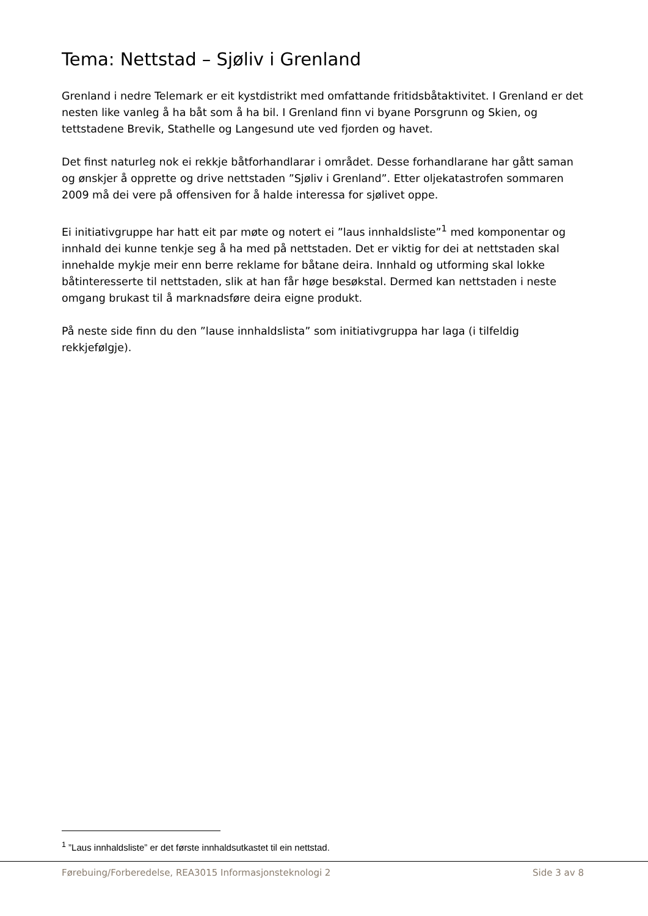Tema: Nettstad – Sjøliv i Grenland
Grenland i nedre Telemark er eit kystdistrikt med omfattande fritidsbåtaktivitet. I Grenland er det nesten like vanleg å ha båt som å ha bil. I Grenland finn vi byane Porsgrunn og Skien, og tettstadene Brevik, Stathelle og Langesund ute ved fjorden og havet.
Det finst naturleg nok ei rekkje båtforhandlarar i området. Desse forhandlarane har gått saman og ønskjer å opprette og drive nettstaden ”Sjøliv i Grenland”. Etter oljekatastrofen sommaren 2009 må dei vere på offensiven for å halde interessa for sjølivet oppe.
Ei initiativgruppe har hatt eit par møte og notert ei ”laus innhaldsliste”<sup>1</sup> med komponentar og innhald dei kunne tenkje seg å ha med på nettstaden. Det er viktig for dei at nettstaden skal innehalde mykje meir enn berre reklame for båtane deira. Innhald og utforming skal lokke båtinteresserte til nettstaden, slik at han får høge besøkstal. Dermed kan nettstaden i neste omgang brukast til å marknadsføre deira eigne produkt.
På neste side finn du den ”lause innhaldslista” som initiativgruppa har laga (i tilfeldig rekkjefølgje).
<sup>1</sup> ”Laus innhaldsliste” er det første innhaldsutkastet til ein nettstad.
Førebuing/Forberedelse, REA3015 Informasjonsteknologi 2 Side 3 av 8